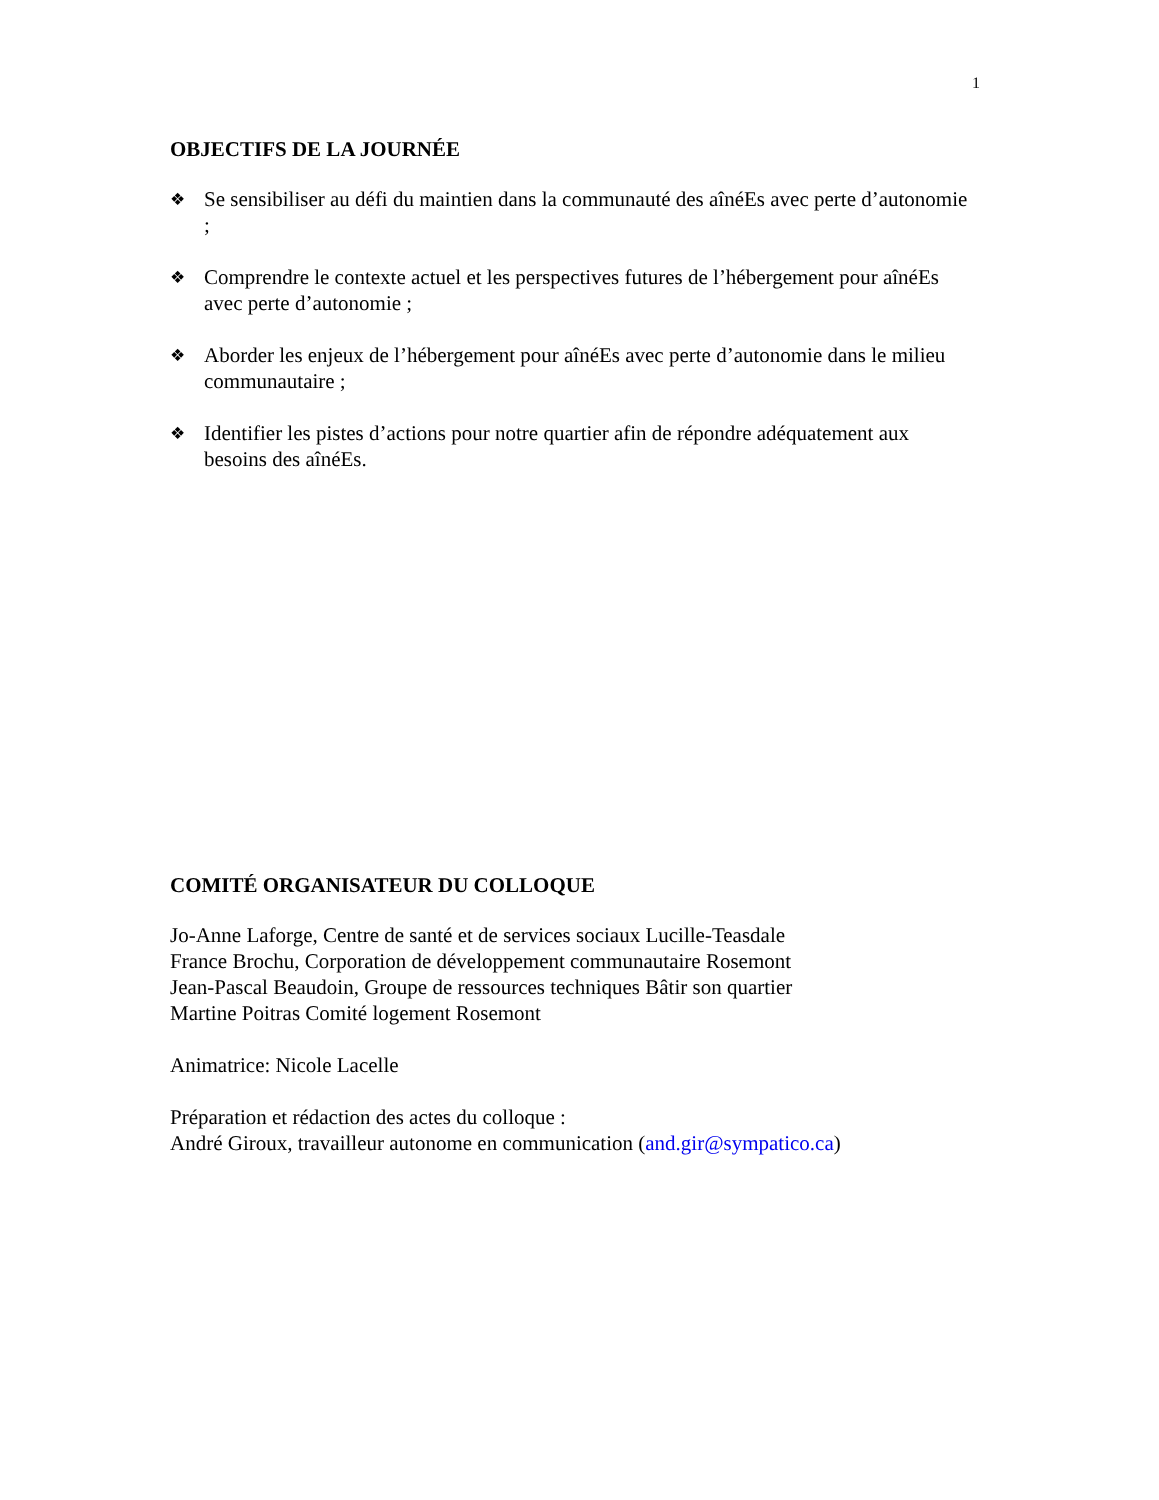1
OBJECTIFS DE LA JOURNÉE
❖ Se sensibiliser au défi du maintien dans la communauté des aînéEs avec perte d’autonomie ;
❖ Comprendre le contexte actuel et les perspectives futures de l’hébergement pour aînéEs avec perte d’autonomie ;
❖ Aborder les enjeux de l’hébergement pour aînéEs avec perte d’autonomie dans le milieu communautaire ;
❖ Identifier les pistes d’actions pour notre quartier afin de répondre adéquatement aux besoins des aînéEs.
COMITÉ ORGANISATEUR DU COLLOQUE
Jo-Anne Laforge, Centre de santé et de services sociaux Lucille-Teasdale
France Brochu, Corporation de développement communautaire Rosemont
Jean-Pascal Beaudoin, Groupe de ressources techniques Bâtir son quartier
Martine Poitras Comité logement Rosemont
Animatrice: Nicole Lacelle
Préparation et rédaction des actes du colloque :
André Giroux, travailleur autonome en communication (and.gir@sympatico.ca)